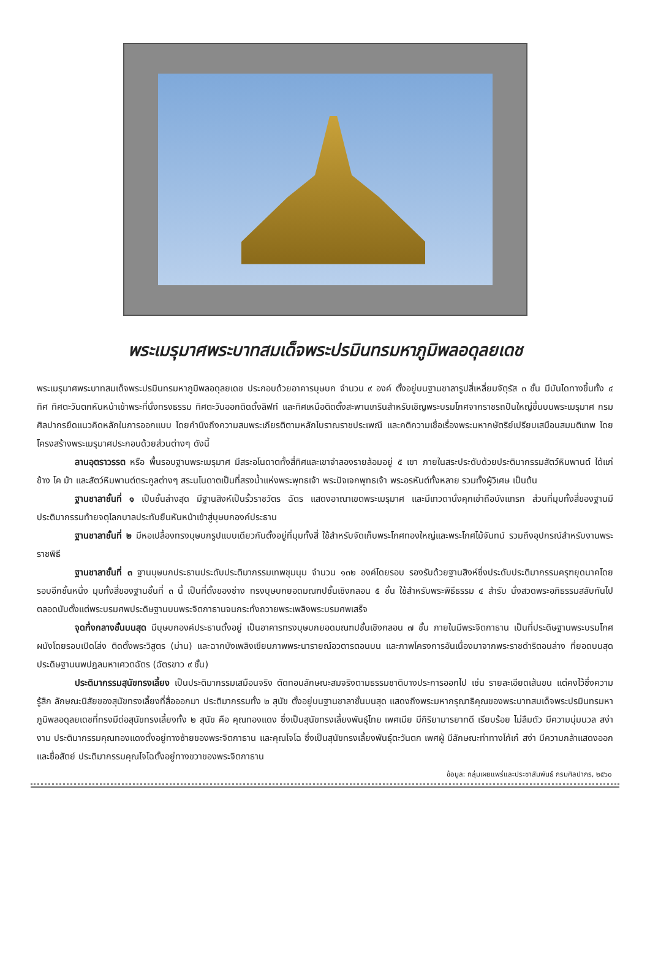พระเมรุมาศพระบาทสมเด็จพระปรมินทรมหาภูมิพลอดุลยเดช
พระเมรุมาศพระบาทสมเด็จพระปรมินทรมหาภูมิพลอดุลยเดช ประกอบด้วยอาคารบุษบก จำนวน ๙ องค์ ตั้งอยู่บนฐานชาลารูปสี่เหลี่ยมจัตุรัส ๓ ชั้น มีบันไดทางขึ้นทั้ง ๔ ทิศ ทิศตะวันตกหันหน้าเข้าพระที่นั่งทรงธรรม ทิศตะวันออกติดตั้งลิฟท์ และทิศเหนือติดตั้งสะพานเกรินสำหรับเชิญพระบรมโกศจากราชรถปืนใหญ่ขึ้นบนพระเมรุมาศ กรมศิลปากรยึดแนวคิดหลักในการออกแบบ โดยคำนึงถึงความสมพระเกียรติตามหลักโบราณราชประเพณี และคติความเชื่อเรื่องพระมหากษัตริย์เปรียบเสมือนสมมติเทพ โดยโครงสร้างพระเมรุมาศประกอบด้วยส่วนต่างๆ ดังนี้
ลานอุตราวรรต หรือ พื้นรอบฐานพระเมรุมาศ มีสระอโนดาตทั้งสี่ทิศและเขาจำลองรายล้อมอยู่ ๕ เขา ภายในสระประดับด้วยประติมากรรมสัตว์หิมพานต์ ได้แก่ ช้าง โค ม้า และสัตว์หิมพานต์ตระกูลต่างๆ สระนโนดาตเป็นที่สรงน้ำแห่งพระพุทธเจ้า พระปัจเจกพุทธเจ้า พระอรหันต์ทั้งหลาย รวมทั้งผู้วิเศษ เป็นต้น
ฐานชาลาชั้นที่ ๑ เป็นชั้นล่างสุด มีฐานสิงห์เป็นรั้วราชวัตร ฉัตร แสดงอาณาเขตพระเมรุมาศ และมีเทวดานั่งคุกเข่าถือบังแทรก ส่วนที่มุมทั้งสี่ของฐานมีประติมากรรมท้ายจตุโลกบาลประทับยืนหันหน้าเข้าสู่บุษบกองค์ประธาน
ฐานชาลาชั้นที่ ๒ มีหอเปลื้องทรงบุษบกรูปแบบเดียวกันตั้งอยู่ที่มุมทั้งสี่ ใช้สำหรับจัดเก็บพระโกศทองใหญ่และพระโกศไม้จันทน์ รวมถึงอุปกรณ์สำหรับงานพระราชพิธี
ฐานชาลาชั้นที่ ๓ ฐานบุษบกประธานประดับประติมากรรมเทพชุมนุม จำนวน ๑๓๒ องค์โดยรอบ รองรับด้วยฐานสิงห์ซึ่งประดับประติมากรรมครุฑยุดนาคโดยรอบอีกชั้นหนึ่ง มุมทั้งสี่ของฐานชั้นที่ ๓ นี้ เป็นที่ตั้งของซ่าง ทรงบุษบกยอดมณฑปชั้นเชิงกลอน ๕ ชั้น ใช้สำหรับพระพิธีธรรม ๔ สำรับ นั่งสวดพระอภิธรรมสลับกันไปตลอดนับตั้งแต่พระบรมศพประดิษฐานบนพระจิตกาธานจนกระทั่งถวายพระเพลิงพระบรมศพเสร็จ
จุดกึ่งกลางชั้นบนสุด มีบุษบกองค์ประธานตั้งอยู่ เป็นอาคารทรงบุษบกยอดมณฑปชั้นเชิงกลอน ๗ ชั้น ภายในมีพระจิตกาธาน เป็นที่ประดิษฐานพระบรมโกศ ผนังโดยรอบเปิดโล่ง ติดตั้งพระวิสูตร (ม่าน) และฉากบังเพลิงเขียนภาพพระนารายณ์อวตารตอนบน และภาพโครงการอันเนื่องมาจากพระราชดำริตอนล่าง ที่ยอดบนสุด ประดิษฐานนพปฎลมหาเศวตฉัตร (ฉัตรขาว ๙ ชั้น)
ประติมากรรมสุนัขทรงเลี้ยง เป็นประติมากรรมเสมือนจริง ตัดทอนลักษณะสมจริงตามธรรมชาติบางประการออกไป เช่น รายละเอียดเส้นขน แต่คงไว้ซึ่งความรู้สึก ลักษณะนิสัยของสุนัขทรงเลี้ยงที่สื่อออกมา ประติมากรรมทั้ง ๒ สุนัข ตั้งอยู่บนฐานชาลาชั้นบนสุด แสดงถึงพระมหากรุณาธิคุณของพระบาทสมเด็จพระปรมินทรมหาภูมิพลอดุลยเดชที่ทรงมีต่อสุนัขทรงเลี้ยงทั้ง ๒ สุนัข คือ คุณทองแดง ซึ่งเป็นสุนัขทรงเลี้ยงพันธุ์ไทย เพศเมีย มีกิริยามารยาทดี เรียบร้อย ไม่ลืมตัว มีความนุ่มนวล สง่างาม ประติมากรรมคุณทองแดงตั้งอยู่ทางซ้ายของพระจิตกาธาน และคุณโจโฉ ซึ่งเป็นสุนัขทรงเลี้ยงพันธุ์ตะวันตก เพศผู้ มีลักษณะท่าทางโก้เก๋ สง่า มีความกล้าแสดงออก และซื่อสัตย์ ประติมากรรมคุณโจโฉตั้งอยู่ทางขวาของพระจิตกาธาน
ข้อมูล: กลุ่มเผยแพร่และประชาสัมพันธ์ กรมศิลปากร, ๒๕๖๐